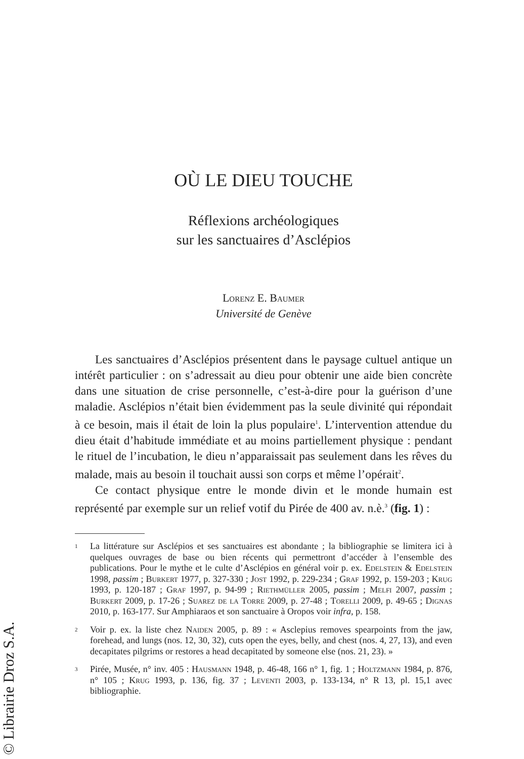OÙ LE DIEU TOUCHE
Réflexions archéologiques
sur les sanctuaires d’Asclépios
Lorenz E. Baumer
Université de Genève
Les sanctuaires d’Asclépios présentent dans le paysage cultuel antique un intérêt particulier : on s’adressait au dieu pour obtenir une aide bien concrète dans une situation de crise personnelle, c’est-à-dire pour la guérison d’une maladie. Asclépios n’était bien évidemment pas la seule divinité qui répondait à ce besoin, mais il était de loin la plus populaire<sup>1</sup>. L’intervention attendue du dieu était d’habitude immédiate et au moins partiellement physique : pendant le rituel de l’incubation, le dieu n’apparaissait pas seulement dans les rêves du malade, mais au besoin il touchait aussi son corps et même l’opérait<sup>2</sup>.
Ce contact physique entre le monde divin et le monde humain est représenté par exemple sur un relief votif du Pirée de 400 av. n.è.<sup>3</sup> (fig. 1) :
1 La littérature sur Asclépios et ses sanctuaires est abondante ; la bibliographie se limitera ici à quelques ouvrages de base ou bien récents qui permettront d’accéder à l’ensemble des publications. Pour le mythe et le culte d’Asclépios en général voir p. ex. Edelstein & Edelstein 1998, passim ; Burkert 1977, p. 327-330 ; Jost 1992, p. 229-234 ; Graf 1992, p. 159-203 ; Krug 1993, p. 120-187 ; Graf 1997, p. 94-99 ; Riethmüller 2005, passim ; Melfi 2007, passim ; Burkert 2009, p. 17-26 ; Suarez de la Torre 2009, p. 27-48 ; Torelli 2009, p. 49-65 ; Dignas 2010, p. 163-177. Sur Amphiaraos et son sanctuaire à Oropos voir infra, p. 158.
2 Voir p. ex. la liste chez Naiden 2005, p. 89 : « Asclepius removes spearpoints from the jaw, forehead, and lungs (nos. 12, 30, 32), cuts open the eyes, belly, and chest (nos. 4, 27, 13), and even decapitates pilgrims or restores a head decapitated by someone else (nos. 21, 23). »
3 Pirée, Musée, n° inv. 405 : Hausmann 1948, p. 46-48, 166 n° 1, fig. 1 ; Holtzmann 1984, p. 876, n° 105 ; Krug 1993, p. 136, fig. 37 ; Leventi 2003, p. 133-134, n° R 13, pl. 15,1 avec bibliographie.
© Librairie Droz S.A.